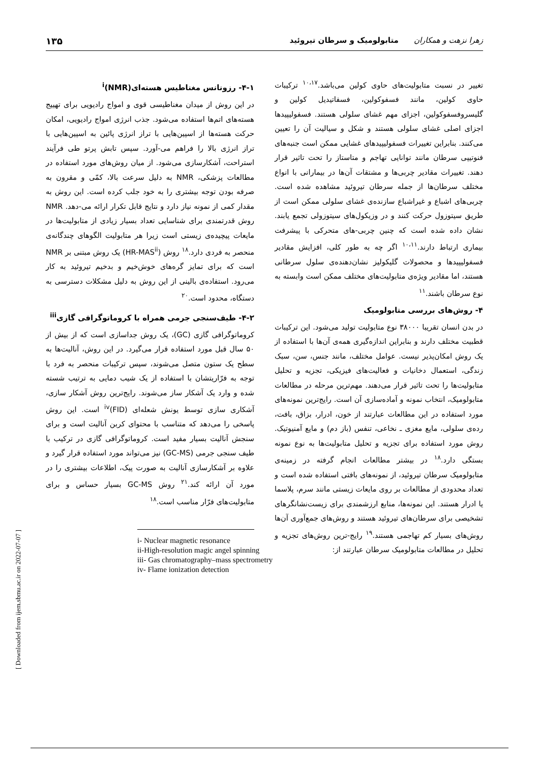زهرا نزهت و همکاران متابولومیک و سرطان تیروئید ۱۳۵
تغییر در نسبت متابولیت‌های حاوی کولین می‌باشد.<sup>۱۰،۱۷</sup> ترکیبات حاوی کولین، مانند فسفوکولین، فسفاتیدیل کولین و گلیسروفسفوکولین، اجزای مهم غشای سلولی هستند. فسفولیپیدها اجزای اصلی غشای سلولی هستند و شکل و سیالیت آن را تعیین می‌کنند. بنابراین تغییرات فسفولیپیدهای غشایی ممکن است جنبه‌های فنوتیپی سرطان مانند توانایی تهاجم و متاستاز را تحت تاثیر قرار دهند. تغییرات مقادیر چربی‌ها و مشتقات آن‌ها در بیمارانی با انواع مختلف سرطان‌ها از جمله سرطان تیروئید مشاهده شده است. چربی‌های اشباع و غیراشباع سازنده‌ی غشای سلولی ممکن است از طریق سیتوزول حرکت کنند و در وزیکول‌های سیتوزولی تجمع یابند. نشان داده شده است که چنین چربی-های متحرکی با پیشرفت بیماری ارتباط دارند.<sup>۱۰،۱۱</sup> اگر چه به طور کلی، افزایش مقادیر فسفولیپیدها و محصولات گلیکولیز نشان‌دهنده‌ی سلول سرطانی هستند، اما مقادیر ویژه‌ی متابولیت‌های مختلف ممکن است وابسته به نوع سرطان باشند.<sup>۱۱</sup>
۴- روش‌های بررسی متابولومیک
در بدن انسان تقریبا ۳۸۰۰۰ نوع متابولیت تولید می‌شود. این ترکیبات قطبیت مختلف دارند و بنابراین اندازه‌گیری همه‌ی آن‌ها با استفاده از یک روش امکان‌پذیر نیست. عوامل مختلف، مانند جنس، سن، سبک زندگی، استعمال دخانیات و فعالیت‌های فیزیکی، تجزیه و تحلیل متابولیت‌ها را تحت تاثیر قرار می‌دهند. مهم‌ترین مرحله در مطالعات متابولومیک، انتخاب نمونه و آماده‌سازی آن است. رایج‌ترین نمونه‌های مورد استفاده در این مطالعات عبارتند از خون، ادرار، بزاق، بافت، رده‌ی سلولی، مایع مغزی ـ نخاعی، تنفس (باز دم) و مایع آمنیوتیک. روش مورد استفاده برای تجزیه و تحلیل متابولیت‌ها به نوع نمونه بستگی دارد.<sup>۱۸</sup> در بیشتر مطالعات انجام گرفته در زمینه‌ی متابولومیک سرطان تیروئید، از نمونه‌های بافتی استفاده شده است و تعداد محدودی از مطالعات بر روی مایعات زیستی مانند سرم، پلاسما یا ادرار هستند. این نمونه‌ها، منابع ارزشمندی برای زیست‌نشانگرهای تشخیصی برای سرطان‌های تیروئید هستند و روش‌های جمع‌آوری آن‌ها روش‌های بسیار کم تهاجمی هستند.<sup>۱۹</sup> رایج-ترین روش‌های تجزیه و تحلیل در مطالعات متابولومیک سرطان عبارتند از:
۴-۱- رزونانس مغناطیس هسته‌ای<sup>i</sup>(NMR)
در این روش از میدان مغناطیسی قوی و امواج رادیویی برای تهییج هسته‌های اتم‌ها استفاده می‌شود. جذب انرژی امواج رادیویی، امکان حرکت هسته‌ها از اسپین‌هایی با تراز انرژی پائین به اسپین‌هایی با تراز انرژی بالا را فراهم می-آورد. سپس تابش پرتو طی فرآیند استراحت، آشکارسازی می‌شود. از میان روش‌های مورد استفاده در مطالعات پزشکی، NMR به دلیل سرعت بالا، کمّی و مقرون به صرفه بودن توجه بیشتری را به خود جلب کرده است. این روش به مقدار کمی از نمونه نیاز دارد و نتایج قابل تکرار ارائه می-دهد. NMR روش قدرتمندی برای شناسایی تعداد بسیار زیادی از متابولیت‌ها در مایعات پیچیده‌ی زیستی است زیرا هر متابولیت الگوهای چندگانه‌ی منحصر به فردی دارد.<sup>۱۸</sup> روش (HR-MAS<sup>ii</sup>) یک روش مبتنی بر NMR است که برای تمایز گره‌های خوش‌خیم و بدخیم تیروئید به کار می‌رود. استفاده‌ی بالینی از این روش به دلیل مشکلات دسترسی به دستگاه، محدود است.<sup>۲۰</sup>
۴-۲- طیف‌سنجی جرمی همراه با کروماتوگرافی گازی<sup>iii</sup>
کروماتوگرافی گازی (GC)، یک روش جداسازی است که از بیش از ۵۰ سال قبل مورد استفاده قرار می‌گیرد. در این روش، آنالیت‌ها به سطح یک ستون متصل می‌شوند، سپس ترکیبات منحصر به فرد با توجه به فرّاریتشان با استفاده از یک شیب دمایی به ترتیب شسته شده و وارد یک آشکار ساز می‌شوند. رایج‌ترین روش آشکار سازی، آشکاری سازی توسط یونش شعله‌ای (FID)<sup>iv</sup> است. این روش پاسخی را می‌دهد که متناسب با محتوای کربن آنالیت است و برای سنجش آنالیت بسیار مفید است. کروماتوگرافی گازی در ترکیب با طیف سنجی جرمی (GC-MS) نیز می‌تواند مورد استفاده قرار گیرد و علاوه بر آشکارسازی آنالیت به صورت پیک، اطلاعات بیشتری را در مورد آن ارائه کند.<sup>۲۱</sup> روش GC-MS بسیار حساس و برای متابولیت‌های فرّار مناسب است.<sup>۱۸</sup>
i- Nuclear magnetic resonance
ii-High-resolution magic angel spinning
iii- Gas chromatography–mass spectrometry
iv- Flame ionization detection
[ Downloaded from ijem.sbmu.ac.ir on 2022-07-07 ]